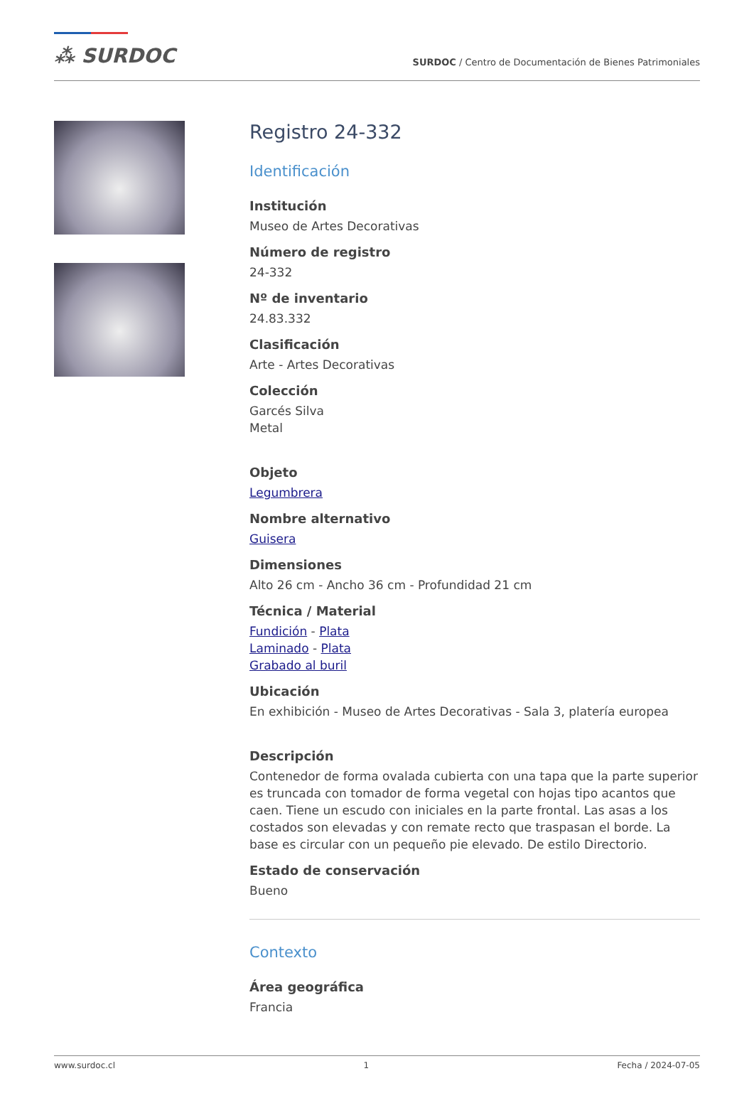⁂ SURDOC
SURDOC / Centro de Documentación de Bienes Patrimoniales
Registro 24-332
Identificación
Institución
Museo de Artes Decorativas
Número de registro
24-332
Nº de inventario
24.83.332
Clasificación
Arte - Artes Decorativas
Colección
Garcés Silva
Metal
Objeto
Legumbrera
Nombre alternativo
Guisera
Dimensiones
Alto 26 cm - Ancho 36 cm - Profundidad 21 cm
Técnica / Material
Fundición - Plata
Laminado - Plata
Grabado al buril
Ubicación
En exhibición - Museo de Artes Decorativas - Sala 3, platería europea
Descripción
Contenedor de forma ovalada cubierta con una tapa que la parte superior es truncada con tomador de forma vegetal con hojas tipo acantos que caen. Tiene un escudo con iniciales en la parte frontal. Las asas a los costados son elevadas y con remate recto que traspasan el borde. La base es circular con un pequeño pie elevado. De estilo Directorio.
Estado de conservación
Bueno
Contexto
Área geográfica
Francia
www.surdoc.cl 1 Fecha / 2024-07-05